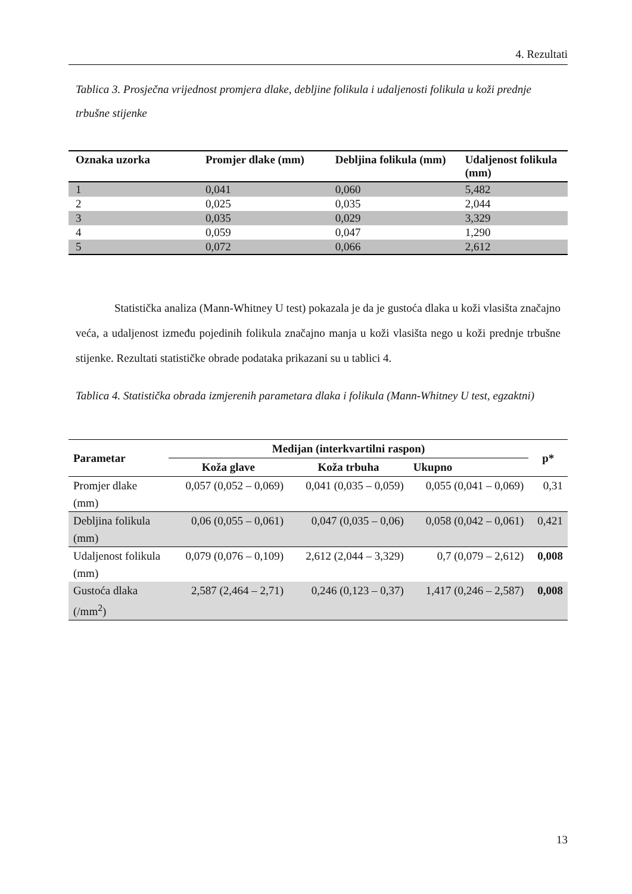4. Rezultati
Tablica 3. Prosječna vrijednost promjera dlake, debljine folikula i udaljenosti folikula u koži prednje trbušne stijenke
| Oznaka uzorka | Promjer dlake (mm) | Debljina folikula (mm) | Udaljenost folikula (mm) |
| --- | --- | --- | --- |
| 1 | 0,041 | 0,060 | 5,482 |
| 2 | 0,025 | 0,035 | 2,044 |
| 3 | 0,035 | 0,029 | 3,329 |
| 4 | 0,059 | 0,047 | 1,290 |
| 5 | 0,072 | 0,066 | 2,612 |
Statistička analiza (Mann-Whitney U test) pokazala je da je gustoća dlaka u koži vlasišta značajno veća, a udaljenost između pojedinih folikula značajno manja u koži vlasišta nego u koži prednje trbušne stijenke. Rezultati statističke obrade podataka prikazani su u tablici 4.
Tablica 4. Statistička obrada izmjerenih parametara dlaka i folikula (Mann-Whitney U test, egzaktni)
| Parametar | Medijan (interkvartilni raspon) | | | p* |
| --- | --- | --- | --- | --- |
| | Koža glave | Koža trbuha | Ukupno | |
| Promjer dlake (mm) | 0,057 (0,052 – 0,069) | 0,041 (0,035 – 0,059) | 0,055 (0,041 – 0,069) | 0,31 |
| Debljina folikula (mm) | 0,06 (0,055 – 0,061) | 0,047 (0,035 – 0,06) | 0,058 (0,042 – 0,061) | 0,421 |
| Udaljenost folikula (mm) | 0,079 (0,076 – 0,109) | 2,612 (2,044 – 3,329) | 0,7 (0,079 – 2,612) | 0,008 |
| Gustoća dlaka (/mm<sup>2</sup>) | 2,587 (2,464 – 2,71) | 0,246 (0,123 – 0,37) | 1,417 (0,246 – 2,587) | 0,008 |
13